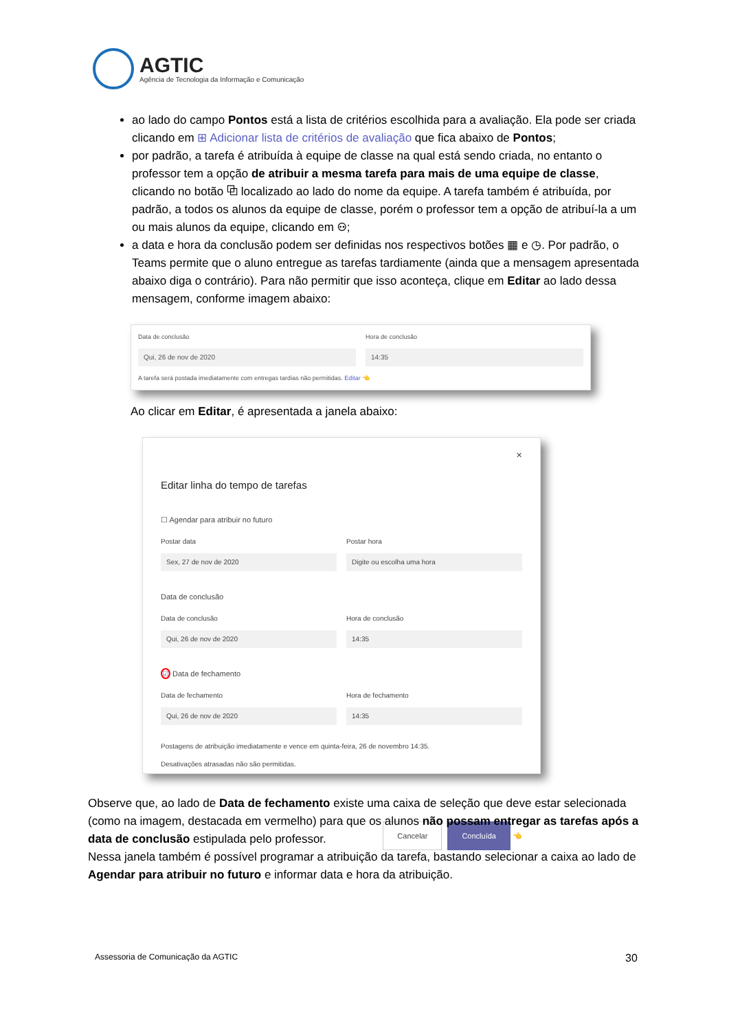AGTIC
Agência de Tecnologia da Informação e Comunicação
ao lado do campo Pontos está a lista de critérios escolhida para a avaliação. Ela pode ser criada clicando em ⊞ Adicionar lista de critérios de avaliação que fica abaixo de Pontos;
por padrão, a tarefa é atribuída à equipe de classe na qual está sendo criada, no entanto o professor tem a opção de atribuir a mesma tarefa para mais de uma equipe de classe, clicando no botão ⧉ localizado ao lado do nome da equipe. A tarefa também é atribuída, por padrão, a todos os alunos da equipe de classe, porém o professor tem a opção de atribuí-la a um ou mais alunos da equipe, clicando em ⚇;
a data e hora da conclusão podem ser definidas nos respectivos botões ▦ e ◷. Por padrão, o Teams permite que o aluno entregue as tarefas tardiamente (ainda que a mensagem apresentada abaixo diga o contrário). Para não permitir que isso aconteça, clique em Editar ao lado dessa mensagem, conforme imagem abaixo:
Data de conclusão
Qui, 26 de nov de 2020
Hora de conclusão
14:35
A tarefa será postada imediatamente com entregas tardias não permitidas. Editar 👈
Ao clicar em Editar, é apresentada a janela abaixo:
✕
Editar linha do tempo de tarefas
☐ Agendar para atribuir no futuro
Postar data
Sex, 27 de nov de 2020
Postar hora
Digite ou escolha uma hora
Data de conclusão
Data de conclusão
Qui, 26 de nov de 2020
Hora de conclusão
14:35
☑ Data de fechamento
Data de fechamento
Qui, 26 de nov de 2020
Hora de fechamento
14:35
Postagens de atribuição imediatamente e vence em quinta-feira, 26 de novembro 14:35.
Desativações atrasadas não são permitidas.
Cancelar Concluída 👈
Observe que, ao lado de Data de fechamento existe uma caixa de seleção que deve estar selecionada (como na imagem, destacada em vermelho) para que os alunos não possam entregar as tarefas após a data de conclusão estipulada pelo professor.
Nessa janela também é possível programar a atribuição da tarefa, bastando selecionar a caixa ao lado de Agendar para atribuir no futuro e informar data e hora da atribuição.
Assessoria de Comunicação da AGTIC
30